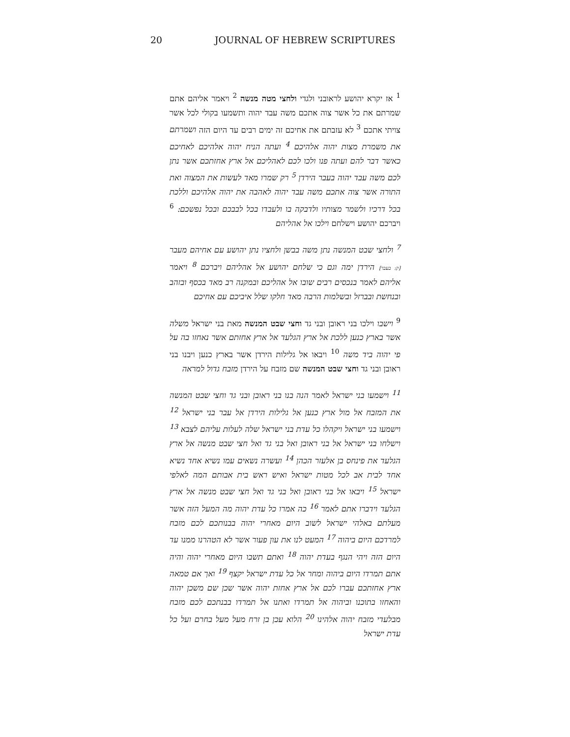20 JOURNAL OF HEBREW SCRIPTURES
<sup>1</sup> אז יקרא יהושע לראובני ולגדי ולחצי מטה מנשה <sup>2</sup> ויאמר אליהם אתם שמרתם את כל אשר צוה אתכם משה עבד יהוה ותשמעו בקולי לכל אשר צויתי אתכם <sup>3</sup> לא עזבתם את אחיכם זה ימים רבים עד היום הזה ושמרתם את משמרת מצות יהוה אלהיכם <sup>4</sup> ועתה הניח יהוה אלהיכם לאחיכם כאשר דבר להם ועתה פנו ולכו לכם לאהליכם אל ארץ אחזתכם אשר נתן לכם משה עבד יהוה בעבר הירדן <sup>5</sup> רק שמרו מאד לעשות את המצוה ואת התורה אשר צוה אתכם משה עבד יהוה לאהבה את יהוה אלהיכם וללכת בכל דרכיו ולשמר מצותיו ולדבקה בו ולעבדו בכל לבבכם ובכל נפשכם: <sup>6</sup> ויברכם יהושע וישלחם וילכו אל אהליהם
<sup>7</sup> ולחצי שבט המנשה נתן משה בבשן ולחציו נתן יהושע עם אחיהם מעבר [ק: בעבר] הירדן ימה וגם כי שלחם יהושע אל אהליהם ויברכם <sup>8</sup> ויאמר אליהם לאמר בנכסים רבים שובו אל אהליכם ובמקנה רב מאד בכסף ובזהב ובנחשת ובברזל ובשלמות הרבה מאד חלקו שלל איביכם עם אחיכם
<sup>9</sup> וישבו וילכו בני ראובן ובני גד וחצי שבט המנשה מאת בני ישראל משלה אשר בארץ כנען ללכת אל ארץ הגלעד אל ארץ אחזתם אשר נאחזו בה על פי יהוה ביד משה <sup>10</sup> ויבאו אל גלילות הירדן אשר בארץ כנען ויבנו בני ראובן ובני גד וחצי שבט המנשה שם מזבח על הירדן מזבח גדול למראה
<sup>11</sup> וישמעו בני ישראל לאמר הנה בנו בני ראובן ובני גד וחצי שבט המנשה את המזבח אל מול ארץ כנען אל גלילות הירדן אל עבר בני ישראל <sup>12</sup> וישמעו בני ישראל ויקהלו כל עדת בני ישראל שלה לעלות עליהם לצבא <sup>13</sup> וישלחו בני ישראל אל בני ראובן ואל בני גד ואל חצי שבט מנשה אל ארץ הגלעד את פינחס בן אלעזר הכהן <sup>14</sup> ועשרה נשאים עמו נשיא אחד נשיא אחד לבית אב לכל מטות ישראל ואיש ראש בית אבותם המה לאלפי ישראל <sup>15</sup> ויבאו אל בני ראובן ואל בני גד ואל חצי שבט מנשה אל ארץ הגלעד וידברו אתם לאמר <sup>16</sup> כה אמרו כל עדת יהוה מה המעל הזה אשר מעלתם באלהי ישראל לשוב היום מאחרי יהוה בבנותכם לכם מזבח למרדכם היום ביהוה <sup>17</sup> המעט לנו את עון פעור אשר לא הטהרנו ממנו עד היום הזה ויהי הנגף בעדת יהוה <sup>18</sup> ואתם תשבו היום מאחרי יהוה והיה אתם תמרדו היום ביהוה ומחר אל כל עדת ישראל יקצף <sup>19</sup> ואך אם טמאה ארץ אחזתכם עברו לכם אל ארץ אחזת יהוה אשר שכן שם משכן יהוה והאחזו בתוכנו וביהוה אל תמרדו ואתנו אל תמרדו בבנתכם לכם מזבח מבלעדי מזבח יהוה אלהינו <sup>20</sup> הלוא עכן בן זרח מעל מעל בחרם ועל כל עדת ישראל